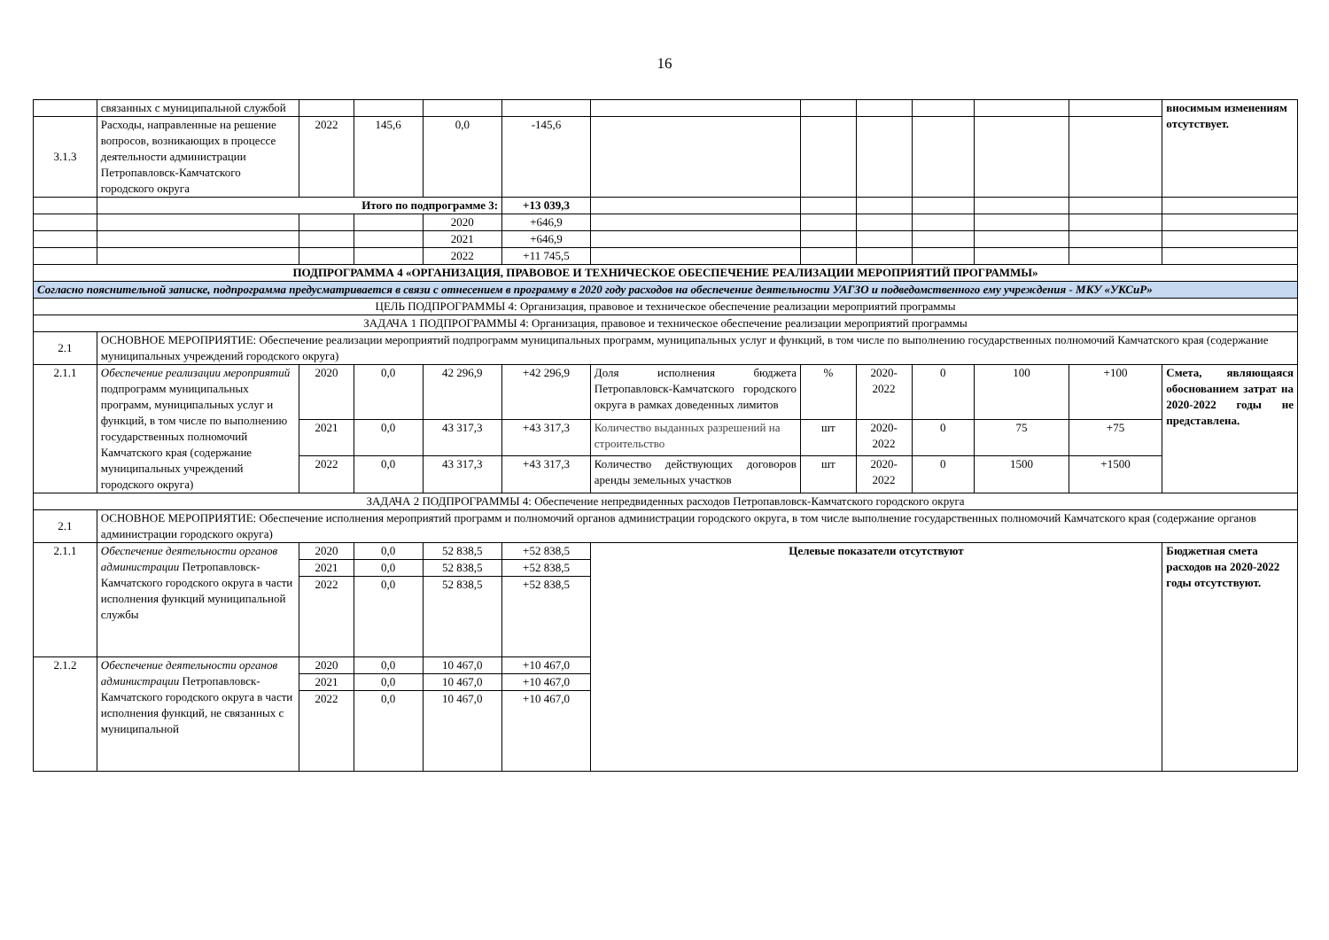16
| | связанных с муниципальной службой | | | | | | | | | | | вносимым изменениям отсутствует. |
| 3.1.3 | Расходы, направленные на решение вопросов, возникающих в процессе деятельности администрации Петропавловск-Камчатского городского округа | 2022 | 145,6 | 0,0 | -145,6 | | | | | | | |
| | Итого по подпрограмме 3: | | | | +13 039,3 | | | | | | | |
| | | | | 2020 | +646,9 | | | | | | | |
| | | | | 2021 | +646,9 | | | | | | | |
| | | | | 2022 | +11 745,5 | | | | | | | |
| ПОДПРОГРАММА 4 «ОРГАНИЗАЦИЯ, ПРАВОВОЕ И ТЕХНИЧЕСКОЕ ОБЕСПЕЧЕНИЕ РЕАЛИЗАЦИИ МЕРОПРИЯТИЙ ПРОГРАММЫ» | | | | | | | | | | | | |
| Согласно пояснительной записке, подпрограмма предусматривается в связи с отнесением в программу в 2020 году расходов на обеспечение деятельности УАГЗО и подведомственного ему учреждения - МКУ «УКСиР» | | | | | | | | | | | | |
| ЦЕЛЬ ПОДПРОГРАММЫ 4: Организация, правовое и техническое обеспечение реализации мероприятий программы | | | | | | | | | | | | |
| ЗАДАЧА 1 ПОДПРОГРАММЫ 4: Организация, правовое и техническое обеспечение реализации мероприятий программы | | | | | | | | | | | | |
| 2.1 | ОСНОВНОЕ МЕРОПРИЯТИЕ: Обеспечение реализации мероприятий подпрограмм муниципальных программ, муниципальных услуг и функций, в том числе по выполнению государственных полномочий Камчатского края (содержание муниципальных учреждений городского округа) | | | | | | | | | | | |
| 2.1.1 | Обеспечение реализации мероприятий подпрограмм муниципальных программ, муниципальных услуг и функций, в том числе по выполнению государственных полномочий Камчатского края (содержание муниципальных учреждений городского округа) | 2020 | 0,0 | 42 296,9 | +42 296,9 | Доля исполнения бюджета Петропавловск-Камчатского городского округа в рамках доведенных лимитов | % | 2020-2022 | 0 | 100 | +100 | Смета, являющаяся обоснованием затрат на 2020-2022 годы не представлена. |
| | | 2021 | 0,0 | 43 317,3 | +43 317,3 | Количество выданных разрешений на строительство | шт | 2020-2022 | 0 | 75 | +75 | |
| | | 2022 | 0,0 | 43 317,3 | +43 317,3 | Количество действующих договоров аренды земельных участков | шт | 2020-2022 | 0 | 1500 | +1500 | |
| ЗАДАЧА 2 ПОДПРОГРАММЫ 4: Обеспечение непредвиденных расходов Петропавловск-Камчатского городского округа | | | | | | | | | | | | |
| 2.1 | ОСНОВНОЕ МЕРОПРИЯТИЕ: Обеспечение исполнения мероприятий программ и полномочий органов администрации городского округа, в том числе выполнение государственных полномочий Камчатского края (содержание органов администрации городского округа) | | | | | | | | | | | |
| 2.1.1 | Обеспечение деятельности органов администрации Петропавловск-Камчатского городского округа в части исполнения функций муниципальной службы | 2020 | 0,0 | 52 838,5 | +52 838,5 | Целевые показатели отсутствуют | | | | | | Бюджетная смета расходов на 2020-2022 годы отсутствуют. |
| | | 2021 | 0,0 | 52 838,5 | +52 838,5 | | | | | | | |
| | | 2022 | 0,0 | 52 838,5 | +52 838,5 | | | | | | | |
| 2.1.2 | Обеспечение деятельности органов администрации Петропавловск-Камчатского городского округа в части исполнения функций, не связанных с муниципальной | 2020 | 0,0 | 10 467,0 | +10 467,0 | | | | | | | |
| | | 2021 | 0,0 | 10 467,0 | +10 467,0 | | | | | | | |
| | | 2022 | 0,0 | 10 467,0 | +10 467,0 | | | | | | | |